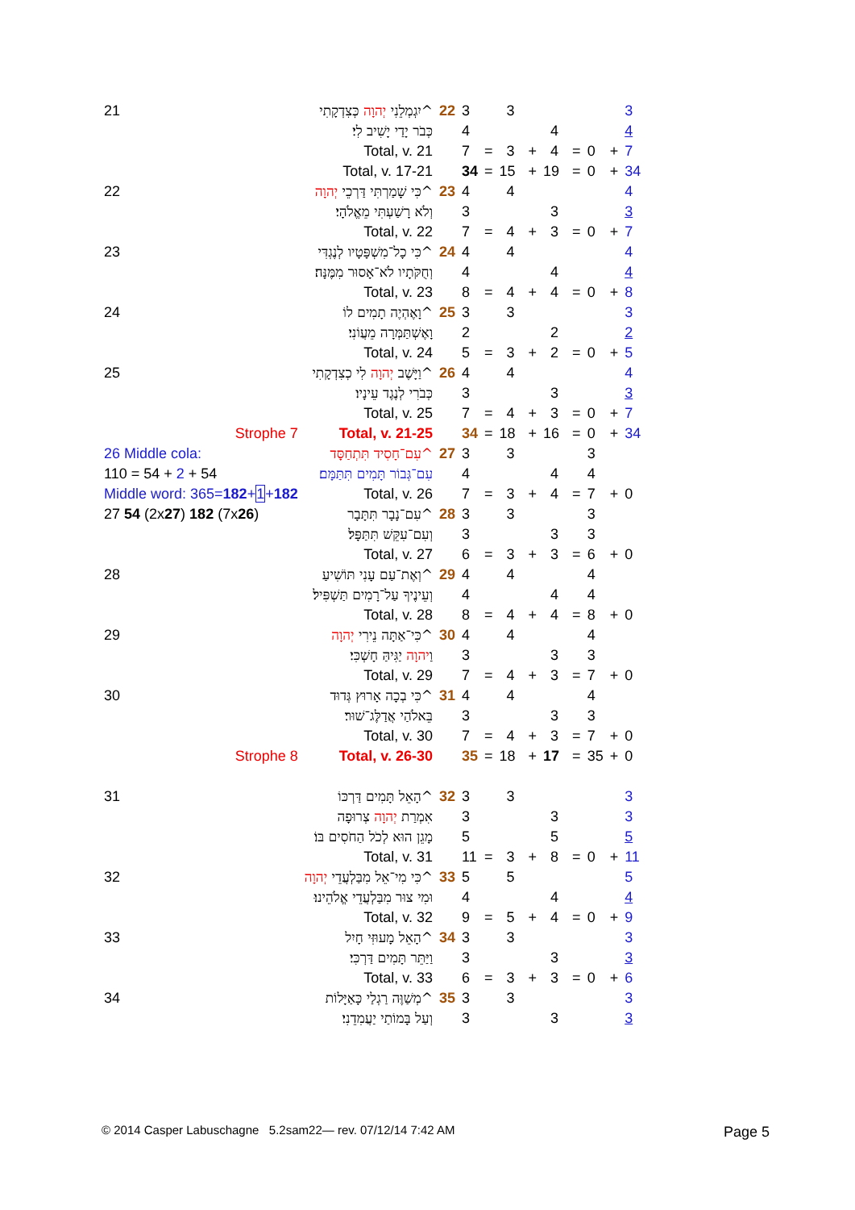| 21 | יִגְמְלֵנִי יְהוָה כְּצִדְקָתִי^ | 22 | 3 | | 3 | | | | | | 3 |
| | כְּבֹר יָדַי יָשִׁיב לִי׃ | | 4 | | | | 4 | | | | 4 |
| | Total, v. 21 | | 7 | = | 3 | + | 4 | = | 0 | + | 7 |
| | Total, v. 17-21 | | 34 | = | 15 | + | 19 | = | 0 | + | 34 |
| 22 | כִּי שָׁמַרְתִּי דַּרְכֵי יְהוָה ^ | 23 | 4 | | 4 | | | | | | 4 |
| | וְלֹא רָשַׁעְתִּי מֵאֱלֹהָי׃ | | 3 | | | | 3 | | | | 3 |
| | Total, v. 22 | | 7 | = | 4 | + | 3 | = | 0 | + | 7 |
| 23 | כִּי כָל־מִשְׁפָּטָיו לְנֶגְדִּי^ | 24 | 4 | | 4 | | | | | | 4 |
| | וְחֻקֹּתָיו לֹא־אָסוּר מִמֶּנָּה׃ | | 4 | | | | 4 | | | | 4 |
| | Total, v. 23 | | 8 | = | 4 | + | 4 | = | 0 | + | 8 |
| 24 | וָאֶהְיֶה תָמִים לוֹ^ | 25 | 3 | | 3 | | | | | | 3 |
| | וָאֶשְׁתַּמְּרָה מֵעֲוֹנִי׃ | | 2 | | | | 2 | | | | 2 |
| | Total, v. 24 | | 5 | = | 3 | + | 2 | = | 0 | + | 5 |
| 25 | וַיָּשֶׁב יְהוָה לִי כְצִדְקָתִי^ | 26 | 4 | | 4 | | | | | | 4 |
| | כְּבֹרִי לְנֶגֶד עֵינָיו׃ | | 3 | | | | 3 | | | | 3 |
| | Total, v. 25 | | 7 | = | 4 | + | 3 | = | 0 | + | 7 |
| Strophe 7 | Total, v. 21-25 | | 34 | = | 18 | + | 16 | = | 0 | + | 34 |
| 26 Middle cola: | עִם־חָסִיד תִּתְחַסָּד^ | 27 | 3 | | 3 | | | | 3 | | |
| 110 = 54 + 2 + 54 | עִם־גְּבוֹר תָּמִים תִּתַּמָּם׃ | | 4 | | | | 4 | | 4 | | |
| Middle word: 365= 182 + 1 + 182 | Total, v. 26 | | 7 | = | 3 | + | 4 | = | 7 | + | 0 |
| 27 54 (2x 27 ) 182 (7x 26 ) | עִם־נָבָר תִּתָּבָר^ | 28 | 3 | | 3 | | | | 3 | | |
| | וְעִם־עִקֵּשׁ תִּתַּפָּל׃ | | 3 | | | | 3 | | 3 | | |
| | Total, v. 27 | | 6 | = | 3 | + | 3 | = | 6 | + | 0 |
| 28 | וְאֶת־עַם עָנִי תּוֹשִׁיעַ^ | 29 | 4 | | 4 | | | | 4 | | |
| | וְעֵינֶיךָ עַל־רָמִים תַּשְׁפִּיל׃ | | 4 | | | | 4 | | 4 | | |
| | Total, v. 28 | | 8 | = | 4 | + | 4 | = | 8 | + | 0 |
| 29 | כִּי־אַתָּה נֵירִי יְהוָה ^ | 30 | 4 | | 4 | | | | 4 | | |
| | וַ יהוָה יַגִּיהַּ חָשְׁכִּי׃ | | 3 | | | | 3 | | 3 | | |
| | Total, v. 29 | | 7 | = | 4 | + | 3 | = | 7 | + | 0 |
| 30 | כִּי בְכָה אָרוּץ גְּדוּד^ | 31 | 4 | | 4 | | | | 4 | | |
| | בֵּאלֹהַי אֲדַלֶּג־שׁוּר׃ | | 3 | | | | 3 | | 3 | | |
| | Total, v. 30 | | 7 | = | 4 | + | 3 | = | 7 | + | 0 |
| Strophe 8 | Total, v. 26-30 | | 35 | = | 18 | + | 17 | = | 35 | + | 0 |
| 31 | הָאֵל תָּמִים דַּרְכּוֹ^ | 32 | 3 | | 3 | | | | | | 3 |
| | אִמְרַת יְהוָה צְרוּפָה | | 3 | | | | 3 | | | | 3 |
| | מָגֵן הוּא לְכֹל הַחֹסִים בּוֹ׃ | | 5 | | | | 5 | | | | 5 |
| | Total, v. 31 | | 11 | = | 3 | + | 8 | = | 0 | + | 11 |
| 32 | כִּי מִי־אֵל מִבַּלְעֲדֵי יְהוָה ^ | 33 | 5 | | 5 | | | | | | 5 |
| | וּמִי צוּר מִבַּלְעֲדֵי אֱלֹהֵינוּ׃ | | 4 | | | | 4 | | | | 4 |
| | Total, v. 32 | | 9 | = | 5 | + | 4 | = | 0 | + | 9 |
| 33 | הָאֵל מָעוּזִּי חָיִל^ | 34 | 3 | | 3 | | | | | | 3 |
| | וַיַּתֵּר תָּמִים דַּרְכִּי׃ | | 3 | | | | 3 | | | | 3 |
| | Total, v. 33 | | 6 | = | 3 | + | 3 | = | 0 | + | 6 |
| 34 | מְשַׁוֶּה רַגְלַי כָּאַיָּלוֹת^ | 35 | 3 | | 3 | | | | | | 3 |
| | וְעַל בָּמוֹתַי יַעֲמִדֵנִי׃ | | 3 | | | | 3 | | | | 3 |
© 2014 Casper Labuschagne 5.2sam22— rev. 07/12/14 7:42 AM
Page 5